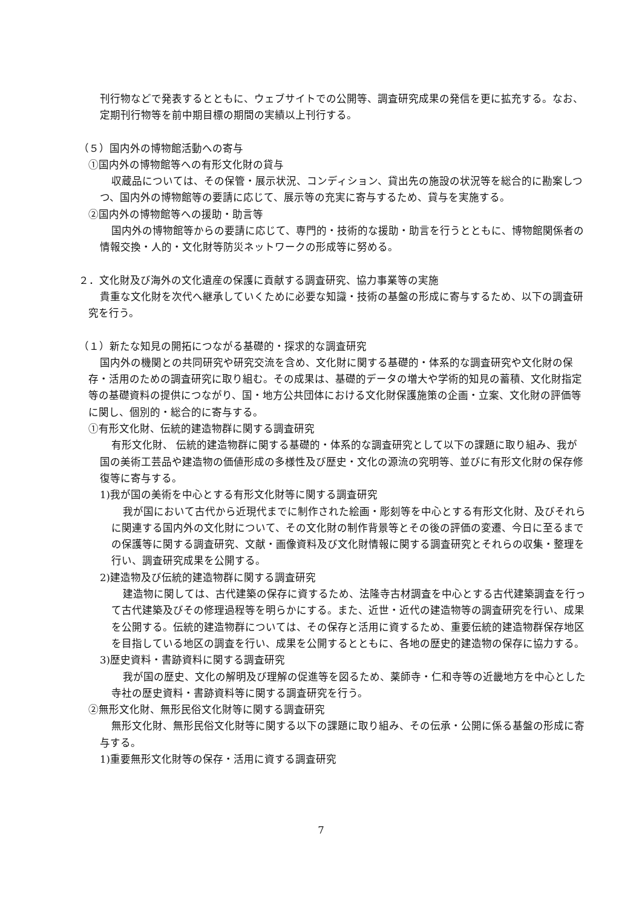刊行物などで発表するとともに、ウェブサイトでの公開等、調査研究成果の発信を更に拡充する。なお、定期刊行物等を前中期目標の期間の実績以上刊行する。
（５）国内外の博物館活動への寄与
①国内外の博物館等への有形文化財の貸与
収蔵品については、その保管・展示状況、コンディション、貸出先の施設の状況等を総合的に勘案しつつ、国内外の博物館等の要請に応じて、展示等の充実に寄与するため、貸与を実施する。
②国内外の博物館等への援助・助言等
国内外の博物館等からの要請に応じて、専門的・技術的な援助・助言を行うとともに、博物館関係者の情報交換・人的・文化財等防災ネットワークの形成等に努める。
２．文化財及び海外の文化遺産の保護に貢献する調査研究、協力事業等の実施
貴重な文化財を次代へ継承していくために必要な知識・技術の基盤の形成に寄与するため、以下の調査研究を行う。
（１）新たな知見の開拓につながる基礎的・探求的な調査研究
国内外の機関との共同研究や研究交流を含め、文化財に関する基礎的・体系的な調査研究や文化財の保存・活用のための調査研究に取り組む。その成果は、基礎的データの増大や学術的知見の蓄積、文化財指定等の基礎資料の提供につながり、国・地方公共団体における文化財保護施策の企画・立案、文化財の評価等に関し、個別的・総合的に寄与する。
①有形文化財、伝統的建造物群に関する調査研究
有形文化財、 伝統的建造物群に関する基礎的・体系的な調査研究として以下の課題に取り組み、我が国の美術工芸品や建造物の価値形成の多様性及び歴史・文化の源流の究明等、並びに有形文化財の保存修復等に寄与する。
1)我が国の美術を中心とする有形文化財等に関する調査研究
我が国において古代から近現代までに制作された絵画・彫刻等を中心とする有形文化財、及びそれらに関連する国内外の文化財について、その文化財の制作背景等とその後の評価の変遷、今日に至るまでの保護等に関する調査研究、文献・画像資料及び文化財情報に関する調査研究とそれらの収集・整理を行い、調査研究成果を公開する。
2)建造物及び伝統的建造物群に関する調査研究
建造物に関しては、古代建築の保存に資するため、法隆寺古材調査を中心とする古代建築調査を行って古代建築及びその修理過程等を明らかにする。また、近世・近代の建造物等の調査研究を行い、成果を公開する。伝統的建造物群については、その保存と活用に資するため、重要伝統的建造物群保存地区を目指している地区の調査を行い、成果を公開するとともに、各地の歴史的建造物の保存に協力する。
3)歴史資料・書跡資料に関する調査研究
我が国の歴史、文化の解明及び理解の促進等を図るため、薬師寺・仁和寺等の近畿地方を中心とした寺社の歴史資料・書跡資料等に関する調査研究を行う。
②無形文化財、無形民俗文化財等に関する調査研究
無形文化財、無形民俗文化財等に関する以下の課題に取り組み、その伝承・公開に係る基盤の形成に寄与する。
1)重要無形文化財等の保存・活用に資する調査研究
7